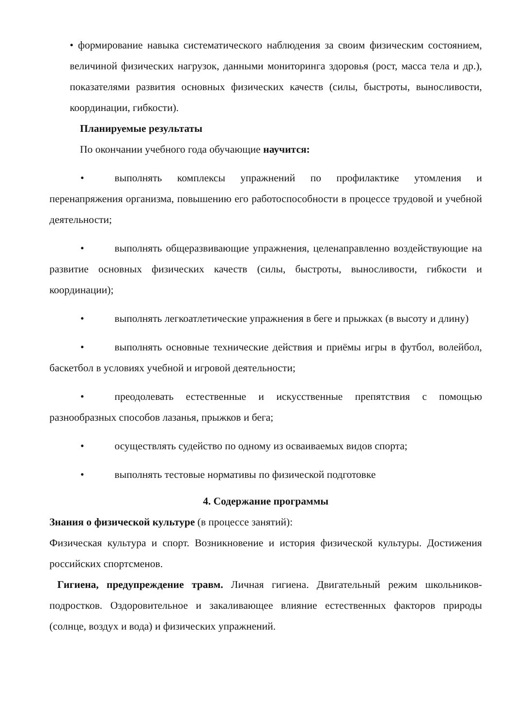• формирование навыка систематического наблюдения за своим физическим состоянием, величиной физических нагрузок, данными мониторинга здоровья (рост, масса тела и др.), показателями развития основных физических качеств (силы, быстроты, выносливости, координации, гибкости).
Планируемые результаты
По окончании учебного года обучающие научится:
• выполнять комплексы упражнений по профилактике утомления и перенапряжения организма, повышению его работоспособности в процессе трудовой и учебной деятельности;
• выполнять общеразвивающие упражнения, целенаправленно воздействующие на развитие основных физических качеств (силы, быстроты, выносливости, гибкости и координации);
• выполнять легкоатлетические упражнения в беге и прыжках (в высоту и длину)
• выполнять основные технические действия и приёмы игры в футбол, волейбол, баскетбол в условиях учебной и игровой деятельности;
• преодолевать естественные и искусственные препятствия с помощью разнообразных способов лазанья, прыжков и бега;
• осуществлять судейство по одному из осваиваемых видов спорта;
• выполнять тестовые нормативы по физической подготовке
4. Содержание программы
Знания о физической культуре (в процессе занятий):
Физическая культура и спорт. Возникновение и история физической культуры. Достижения российских спортсменов.
Гигиена, предупреждение травм. Личная гигиена. Двигательный режим школьников-подростков. Оздоровительное и закаливающее влияние естественных факторов природы (солнце, воздух и вода) и физических упражнений.